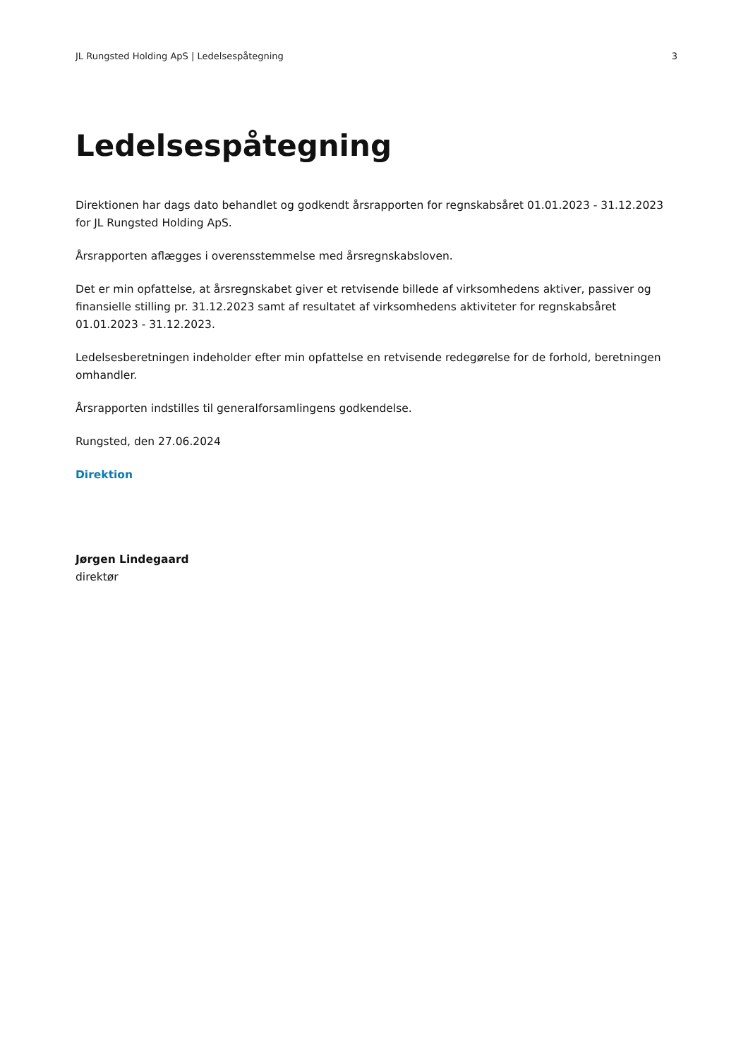JL Rungsted Holding ApS | Ledelsespåtegning 3
Ledelsespåtegning
Direktionen har dags dato behandlet og godkendt årsrapporten for regnskabsåret 01.01.2023 - 31.12.2023 for JL Rungsted Holding ApS.
Årsrapporten aflægges i overensstemmelse med årsregnskabsloven.
Det er min opfattelse, at årsregnskabet giver et retvisende billede af virksomhedens aktiver, passiver og finansielle stilling pr. 31.12.2023 samt af resultatet af virksomhedens aktiviteter for regnskabsåret 01.01.2023 - 31.12.2023.
Ledelsesberetningen indeholder efter min opfattelse en retvisende redegørelse for de forhold, beretningen omhandler.
Årsrapporten indstilles til generalforsamlingens godkendelse.
Rungsted, den 27.06.2024
Direktion
Jørgen Lindegaard
direktør